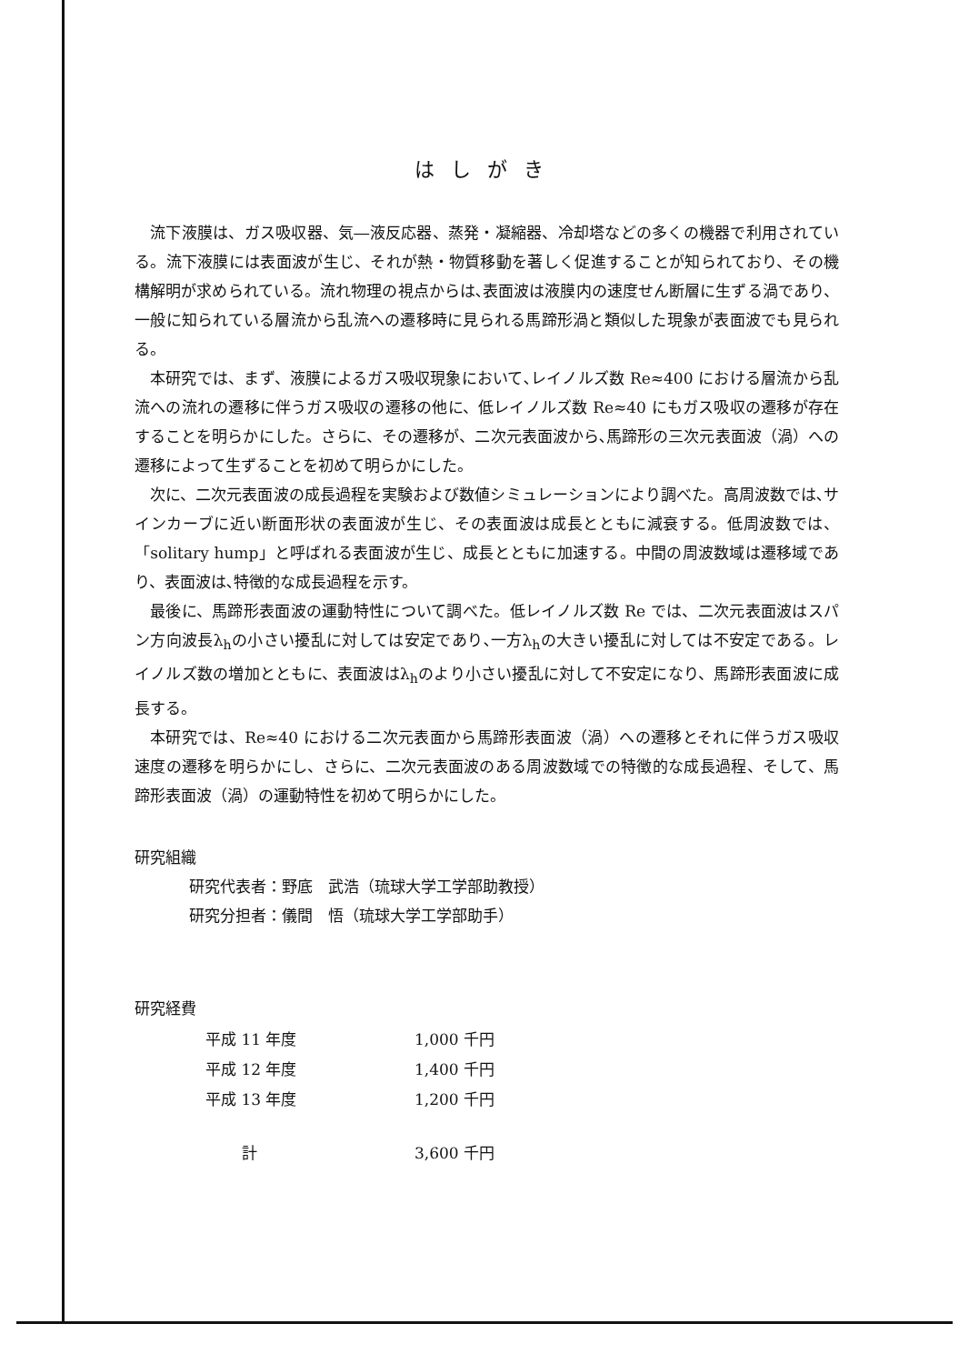はしがき
流下液膜は、ガス吸収器、気―液反応器、蒸発・凝縮器、冷却塔などの多くの機器で利用されている。流下液膜には表面波が生じ、それが熱・物質移動を著しく促進することが知られており、その機構解明が求められている。流れ物理の視点からは､表面波は液膜内の速度せん断層に生ずる渦であり、一般に知られている層流から乱流への遷移時に見られる馬蹄形渦と類似した現象が表面波でも見られる。
本研究では、まず、液膜によるガス吸収現象において､レイノルズ数 Re≈400 における層流から乱流への流れの遷移に伴うガス吸収の遷移の他に、低レイノルズ数 Re≈40 にもガス吸収の遷移が存在することを明らかにした。さらに、その遷移が、二次元表面波から､馬蹄形の三次元表面波（渦）への遷移によって生ずることを初めて明らかにした。
次に、二次元表面波の成長過程を実験および数値シミュレーションにより調べた。高周波数では､サインカーブに近い断面形状の表面波が生じ、その表面波は成長とともに減衰する。低周波数では、「solitary hump」と呼ばれる表面波が生じ、成長とともに加速する。中間の周波数域は遷移域であり、表面波は､特徴的な成長過程を示す。
最後に、馬蹄形表面波の運動特性について調べた。低レイノルズ数 Re では、二次元表面波はスパン方向波長λ<sub>h</sub>の小さい擾乱に対しては安定であり､一方λ<sub>h</sub>の大きい擾乱に対しては不安定である。レイノルズ数の増加とともに、表面波はλ<sub>h</sub>のより小さい擾乱に対して不安定になり、馬蹄形表面波に成長する。
本研究では、Re≈40 における二次元表面から馬蹄形表面波（渦）への遷移とそれに伴うガス吸収速度の遷移を明らかにし、さらに、二次元表面波のある周波数域での特徴的な成長過程、そして、馬蹄形表面波（渦）の運動特性を初めて明らかにした。
研究組織
研究代表者：野底　武浩（琉球大学工学部助教授）
研究分担者：儀間　悟（琉球大学工学部助手）
研究経費
| 平成 11 年度 | 1,000 千円 |
| 平成 12 年度 | 1,400 千円 |
| 平成 13 年度 | 1,200 千円 |
| 計 | 3,600 千円 |